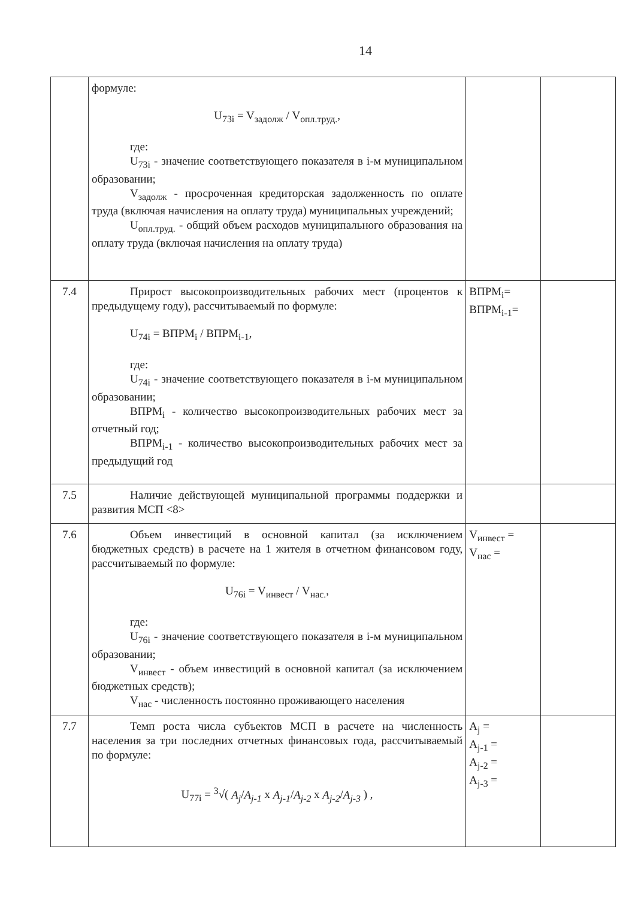14
| | формуле: U<sub>73i</sub> = V<sub>задолж</sub> / V<sub>опл.труд.</sub>, где: U<sub>73i</sub> - значение соответствующего показателя в i-м муниципальном образовании; V<sub>задолж</sub> - просроченная кредиторская задолженность по оплате труда (включая начисления на оплату труда) муниципальных учреждений; U<sub>опл.труд.</sub> - общий объем расходов муниципального образования на оплату труда (включая начисления на оплату труда) | | |
| 7.4 | Прирост высокопроизводительных рабочих мест (процентов к предыдущему году), рассчитываемый по формуле: U<sub>74i</sub> = ВПРМ<sub>i</sub> / ВПРМ<sub>i-1</sub>, где: U<sub>74i</sub> - значение соответствующего показателя в i-м муниципальном образовании; ВПРМ<sub>i</sub> - количество высокопроизводительных рабочих мест за отчетный год; ВПРМ<sub>i-1</sub> - количество высокопроизводительных рабочих мест за предыдущий год | ВПРМ<sub>i</sub>= ВПРМ<sub>i-1</sub>= | |
| 7.5 | Наличие действующей муниципальной программы поддержки и развития МСП <8> | | |
| 7.6 | Объем инвестиций в основной капитал (за исключением бюджетных средств) в расчете на 1 жителя в отчетном финансовом году, рассчитываемый по формуле: U<sub>76i</sub> = V<sub>инвест</sub> / V<sub>нас.</sub>, где: U<sub>76i</sub> - значение соответствующего показателя в i-м муниципальном образовании; V<sub>инвест</sub> - объем инвестиций в основной капитал (за исключением бюджетных средств); V<sub>нас</sub> - численность постоянно проживающего населения | V<sub>инвест</sub> = V<sub>нас</sub> = | |
| 7.7 | Темп роста числа субъектов МСП в расчете на численность населения за три последних отчетных финансовых года, рассчитываемый по формуле: U<sub>77i</sub> = <sup>3</sup>√( A<sub>j</sub> / A<sub>j-1</sub> x A<sub>j-1</sub> / A<sub>j-2</sub> x A<sub>j-2</sub> / A<sub>j-3</sub> ) , | A<sub>j</sub> = A<sub>j-1</sub> = A<sub>j-2</sub> = A<sub>j-3</sub> = | |